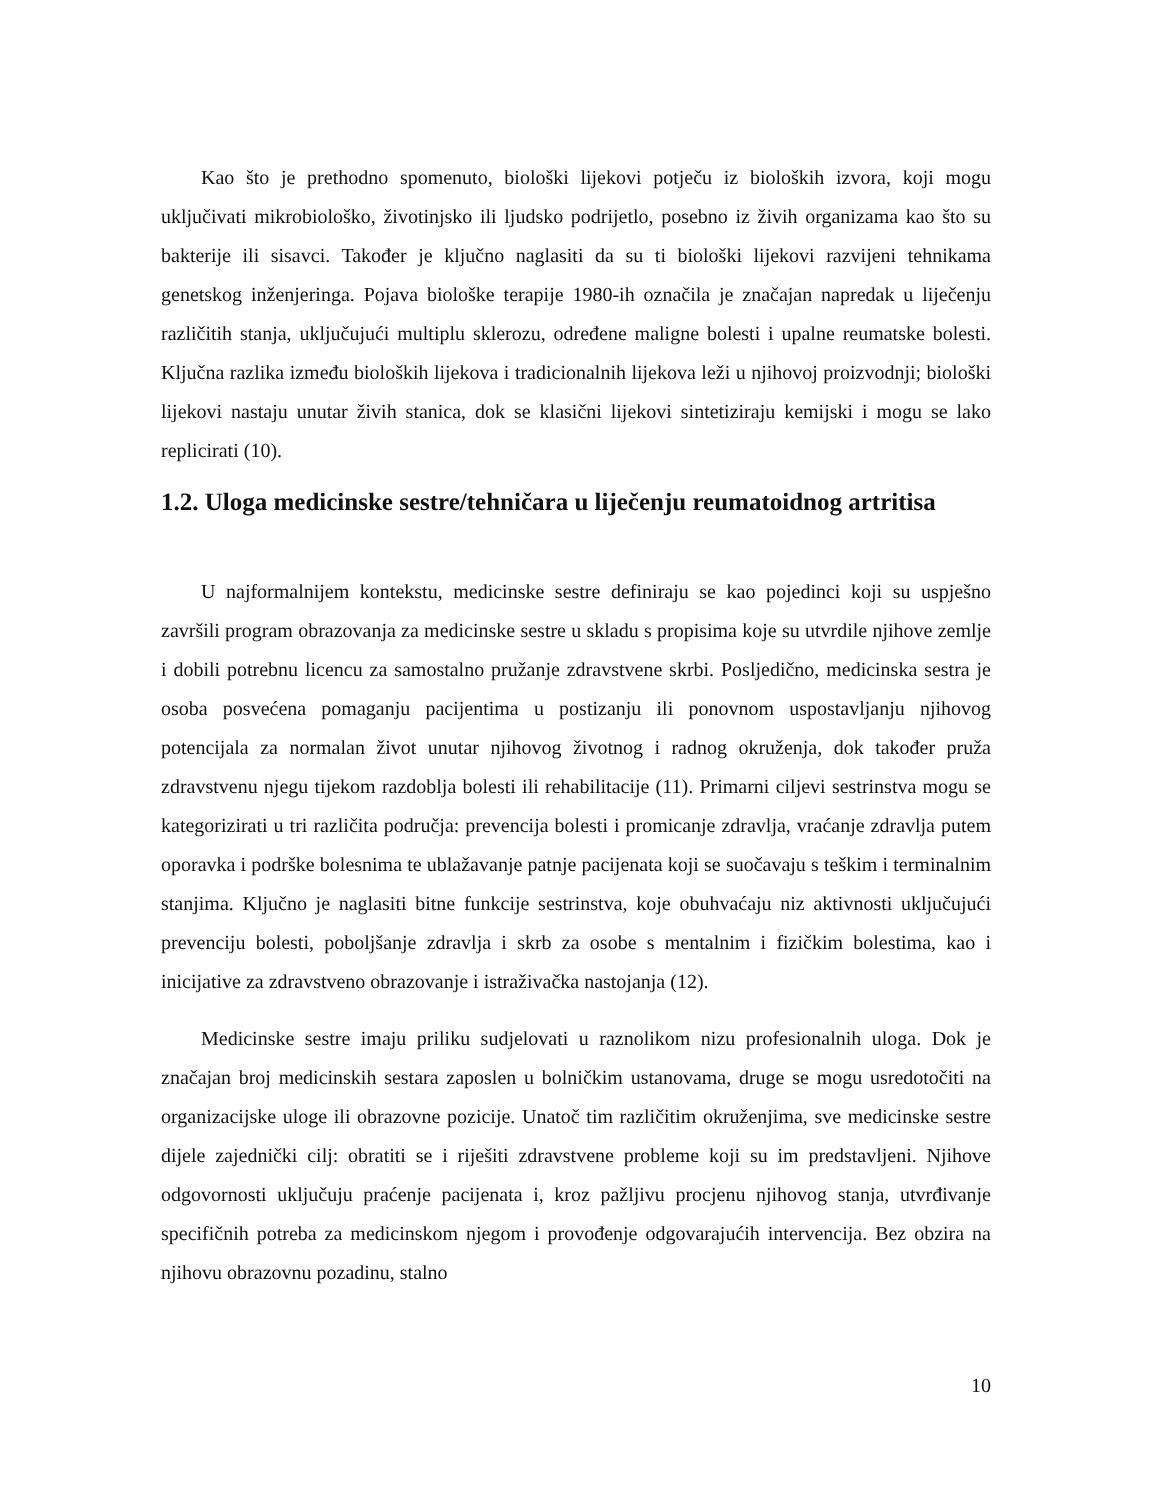Kao što je prethodno spomenuto, biološki lijekovi potječu iz bioloških izvora, koji mogu uključivati mikrobiološko, životinjsko ili ljudsko podrijetlo, posebno iz živih organizama kao što su bakterije ili sisavci. Također je ključno naglasiti da su ti biološki lijekovi razvijeni tehnikama genetskog inženjeringa. Pojava biološke terapije 1980-ih označila je značajan napredak u liječenju različitih stanja, uključujući multiplu sklerozu, određene maligne bolesti i upalne reumatske bolesti. Ključna razlika između bioloških lijekova i tradicionalnih lijekova leži u njihovoj proizvodnji; biološki lijekovi nastaju unutar živih stanica, dok se klasični lijekovi sintetiziraju kemijski i mogu se lako replicirati (10).
1.2. Uloga medicinske sestre/tehničara u liječenju reumatoidnog artritisa
U najformalnijem kontekstu, medicinske sestre definiraju se kao pojedinci koji su uspješno završili program obrazovanja za medicinske sestre u skladu s propisima koje su utvrdile njihove zemlje i dobili potrebnu licencu za samostalno pružanje zdravstvene skrbi. Posljedično, medicinska sestra je osoba posvećena pomaganju pacijentima u postizanju ili ponovnom uspostavljanju njihovog potencijala za normalan život unutar njihovog životnog i radnog okruženja, dok također pruža zdravstvenu njegu tijekom razdoblja bolesti ili rehabilitacije (11). Primarni ciljevi sestrinstva mogu se kategorizirati u tri različita područja: prevencija bolesti i promicanje zdravlja, vraćanje zdravlja putem oporavka i podrške bolesnima te ublažavanje patnje pacijenata koji se suočavaju s teškim i terminalnim stanjima. Ključno je naglasiti bitne funkcije sestrinstva, koje obuhvaćaju niz aktivnosti uključujući prevenciju bolesti, poboljšanje zdravlja i skrb za osobe s mentalnim i fizičkim bolestima, kao i inicijative za zdravstveno obrazovanje i istraživačka nastojanja (12).
Medicinske sestre imaju priliku sudjelovati u raznolikom nizu profesionalnih uloga. Dok je značajan broj medicinskih sestara zaposlen u bolničkim ustanovama, druge se mogu usredotočiti na organizacijske uloge ili obrazovne pozicije. Unatoč tim različitim okruženjima, sve medicinske sestre dijele zajednički cilj: obratiti se i riješiti zdravstvene probleme koji su im predstavljeni. Njihove odgovornosti uključuju praćenje pacijenata i, kroz pažljivu procjenu njihovog stanja, utvrđivanje specifičnih potreba za medicinskom njegom i provođenje odgovarajućih intervencija. Bez obzira na njihovu obrazovnu pozadinu, stalno
10